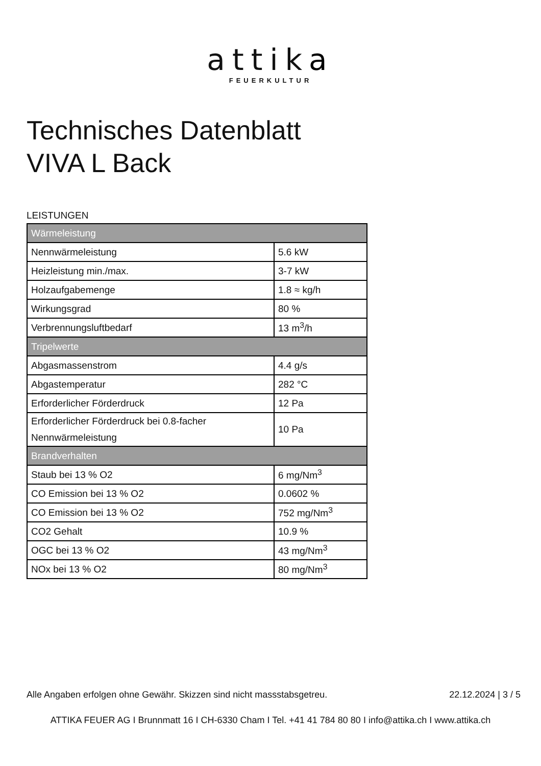attika
FEUERKULTUR
Technisches Datenblatt
VIVA L Back
LEISTUNGEN
| Wärmeleistung | |
| --- | --- |
| Nennwärmeleistung | 5.6 kW |
| Heizleistung min./max. | 3-7 kW |
| Holzaufgabemenge | 1.8 ≈ kg/h |
| Wirkungsgrad | 80 % |
| Verbrennungsluftbedarf | 13 m<sup>3</sup>/h |
| Tripelwerte | |
| Abgasmassenstrom | 4.4 g/s |
| Abgastemperatur | 282 °C |
| Erforderlicher Förderdruck | 12 Pa |
| Erforderlicher Förderdruck bei 0.8-facher Nennwärmeleistung | 10 Pa |
| Brandverhalten | |
| Staub bei 13 % O2 | 6 mg/Nm<sup>3</sup> |
| CO Emission bei 13 % O2 | 0.0602 % |
| CO Emission bei 13 % O2 | 752 mg/Nm<sup>3</sup> |
| CO2 Gehalt | 10.9 % |
| OGC bei 13 % O2 | 43 mg/Nm<sup>3</sup> |
| NOx bei 13 % O2 | 80 mg/Nm<sup>3</sup> |
Alle Angaben erfolgen ohne Gewähr. Skizzen sind nicht massstabsgetreu. 22.12.2024 | 3 / 5
ATTIKA FEUER AG I Brunnmatt 16 I CH-6330 Cham I Tel. +41 41 784 80 80 I info@attika.ch I www.attika.ch